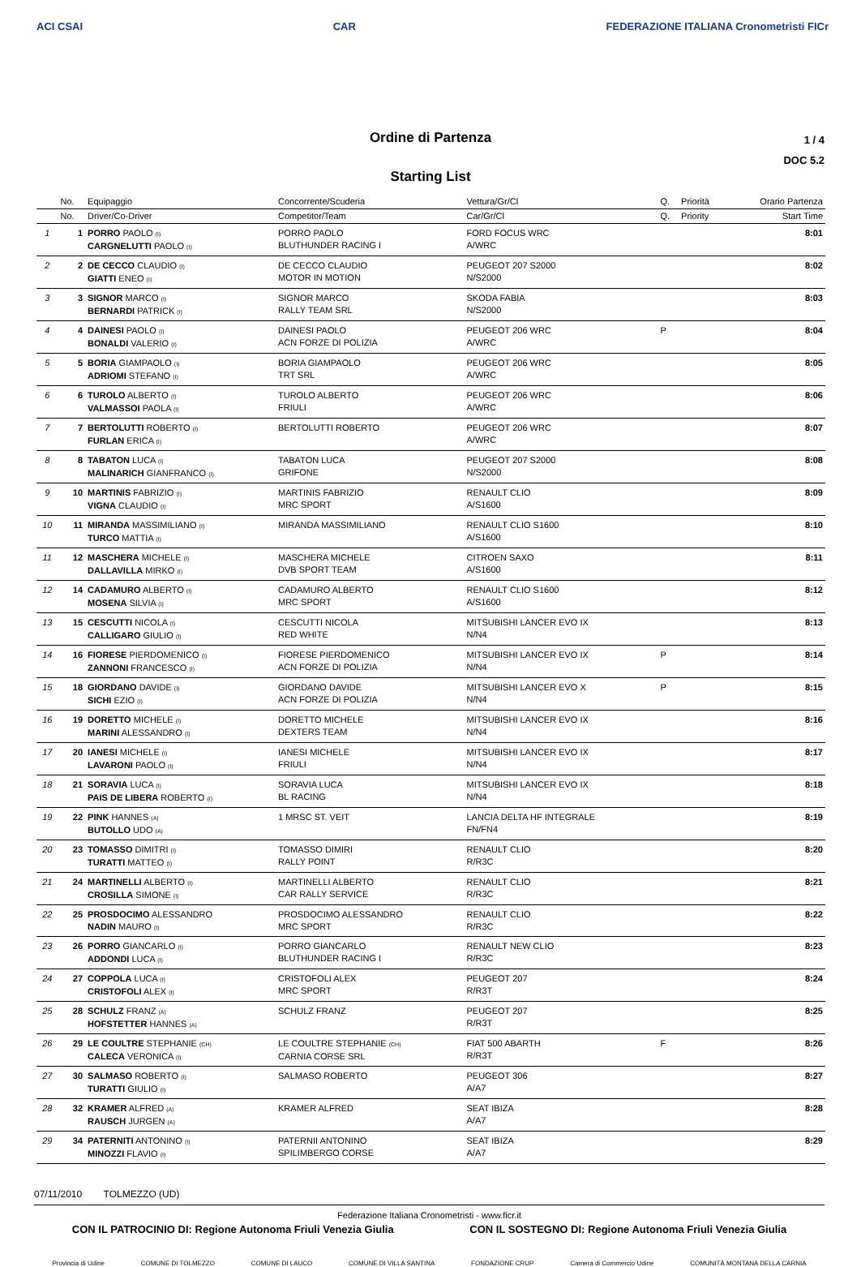ACI CSAI CAR FEDERAZIONE ITALIANA Cronometristi FICr
Ordine di Partenza
Starting List
1 / 4
DOC 5.2
| | No. | Equipaggio | Concorrente/Scuderia | Vettura/Gr/Cl | Q. | Priorità | Orario Partenza |
| --- | --- | --- | --- | --- | --- | --- | --- |
| | No. | Driver/Co-Driver | Competitor/Team | Car/Gr/Cl | Q. | Priority | Start Time |
| 1 | 1 | PORRO PAOLO (I) CARGNELUTTI PAOLO (I) | PORRO PAOLO BLUTHUNDER RACING I | FORD FOCUS WRC A/WRC | | | 8:01 |
| 2 | 2 | DE CECCO CLAUDIO (I) GIATTI ENEO (I) | DE CECCO CLAUDIO MOTOR IN MOTION | PEUGEOT 207 S2000 N/S2000 | | | 8:02 |
| 3 | 3 | SIGNOR MARCO (I) BERNARDI PATRICK (I) | SIGNOR MARCO RALLY TEAM SRL | SKODA FABIA N/S2000 | | | 8:03 |
| 4 | 4 | DAINESI PAOLO (I) BONALDI VALERIO (I) | DAINESI PAOLO ACN FORZE DI POLIZIA | PEUGEOT 206 WRC A/WRC | P | | 8:04 |
| 5 | 5 | BORIA GIAMPAOLO (I) ADRIOMI STEFANO (I) | BORIA GIAMPAOLO TRT SRL | PEUGEOT 206 WRC A/WRC | | | 8:05 |
| 6 | 6 | TUROLO ALBERTO (I) VALMASSOI PAOLA (I) | TUROLO ALBERTO FRIULI | PEUGEOT 206 WRC A/WRC | | | 8:06 |
| 7 | 7 | BERTOLUTTI ROBERTO (I) FURLAN ERICA (I) | BERTOLUTTI ROBERTO | PEUGEOT 206 WRC A/WRC | | | 8:07 |
| 8 | 8 | TABATON LUCA (I) MALINARICH GIANFRANCO (I) | TABATON LUCA GRIFONE | PEUGEOT 207 S2000 N/S2000 | | | 8:08 |
| 9 | 10 | MARTINIS FABRIZIO (I) VIGNA CLAUDIO (I) | MARTINIS FABRIZIO MRC SPORT | RENAULT CLIO A/S1600 | | | 8:09 |
| 10 | 11 | MIRANDA MASSIMILIANO (I) TURCO MATTIA (I) | MIRANDA MASSIMILIANO | RENAULT CLIO S1600 A/S1600 | | | 8:10 |
| 11 | 12 | MASCHERA MICHELE (I) DALLAVILLA MIRKO (I) | MASCHERA MICHELE DVB SPORT TEAM | CITROEN SAXO A/S1600 | | | 8:11 |
| 12 | 14 | CADAMURO ALBERTO (I) MOSENA SILVIA (I) | CADAMURO ALBERTO MRC SPORT | RENAULT CLIO S1600 A/S1600 | | | 8:12 |
| 13 | 15 | CESCUTTI NICOLA (I) CALLIGARO GIULIO (I) | CESCUTTI NICOLA RED WHITE | MITSUBISHI LANCER EVO IX N/N4 | | | 8:13 |
| 14 | 16 | FIORESE PIERDOMENICO (I) ZANNONI FRANCESCO (I) | FIORESE PIERDOMENICO ACN FORZE DI POLIZIA | MITSUBISHI LANCER EVO IX N/N4 | P | | 8:14 |
| 15 | 18 | GIORDANO DAVIDE (I) SICHI EZIO (I) | GIORDANO DAVIDE ACN FORZE DI POLIZIA | MITSUBISHI LANCER EVO X N/N4 | P | | 8:15 |
| 16 | 19 | DORETTO MICHELE (I) MARINI ALESSANDRO (I) | DORETTO MICHELE DEXTERS TEAM | MITSUBISHI LANCER EVO IX N/N4 | | | 8:16 |
| 17 | 20 | IANESI MICHELE (I) LAVARONI PAOLO (I) | IANESI MICHELE FRIULI | MITSUBISHI LANCER EVO IX N/N4 | | | 8:17 |
| 18 | 21 | SORAVIA LUCA (I) PAIS DE LIBERA ROBERTO (I) | SORAVIA LUCA BL RACING | MITSUBISHI LANCER EVO IX N/N4 | | | 8:18 |
| 19 | 22 | PINK HANNES (A) BUTOLLO UDO (A) | 1 MRSC ST. VEIT | LANCIA DELTA HF INTEGRALE FN/FN4 | | | 8:19 |
| 20 | 23 | TOMASSO DIMITRI (I) TURATTI MATTEO (I) | TOMASSO DIMIRI RALLY POINT | RENAULT CLIO R/R3C | | | 8:20 |
| 21 | 24 | MARTINELLI ALBERTO (I) CROSILLA SIMONE (I) | MARTINELLI ALBERTO CAR RALLY SERVICE | RENAULT CLIO R/R3C | | | 8:21 |
| 22 | 25 | PROSDOCIMO ALESSANDRO NADIN MAURO (I) | PROSDOCIMO ALESSANDRO MRC SPORT | RENAULT CLIO R/R3C | | | 8:22 |
| 23 | 26 | PORRO GIANCARLO (I) ADDONDI LUCA (I) | PORRO GIANCARLO BLUTHUNDER RACING I | RENAULT NEW CLIO R/R3C | | | 8:23 |
| 24 | 27 | COPPOLA LUCA (I) CRISTOFOLI ALEX (I) | CRISTOFOLI ALEX MRC SPORT | PEUGEOT 207 R/R3T | | | 8:24 |
| 25 | 28 | SCHULZ FRANZ (A) HOFSTETTER HANNES (A) | SCHULZ FRANZ | PEUGEOT 207 R/R3T | | | 8:25 |
| 26 | 29 | LE COULTRE STEPHANIE (CH) CALECA VERONICA (I) | LE COULTRE STEPHANIE (CH) CARNIA CORSE SRL | FIAT 500 ABARTH R/R3T | F | | 8:26 |
| 27 | 30 | SALMASO ROBERTO (I) TURATTI GIULIO (I) | SALMASO ROBERTO | PEUGEOT 306 A/A7 | | | 8:27 |
| 28 | 32 | KRAMER ALFRED (A) RAUSCH JURGEN (A) | KRAMER ALFRED | SEAT IBIZA A/A7 | | | 8:28 |
| 29 | 34 | PATERNITI ANTONINO (I) MINOZZI FLAVIO (I) | PATERNII ANTONINO SPILIMBERGO CORSE | SEAT IBIZA A/A7 | | | 8:29 |
07/11/2010 TOLMEZZO (UD)
Federazione Italiana Cronometristi - www.ficr.it
CON IL PATROCINIO DI: Regione Autonoma Friuli Venezia Giulia CON IL SOSTEGNO DI: Regione Autonoma Friuli Venezia Giulia
Provincia di Udine COMUNE DI TOLMEZZO COMUNE DI LAUCO COMUNE DI VILLA SANTINA FONDAZIONE CRUP Camera di Commercio Udine COMUNITÀ MONTANA DELLA CARNIA